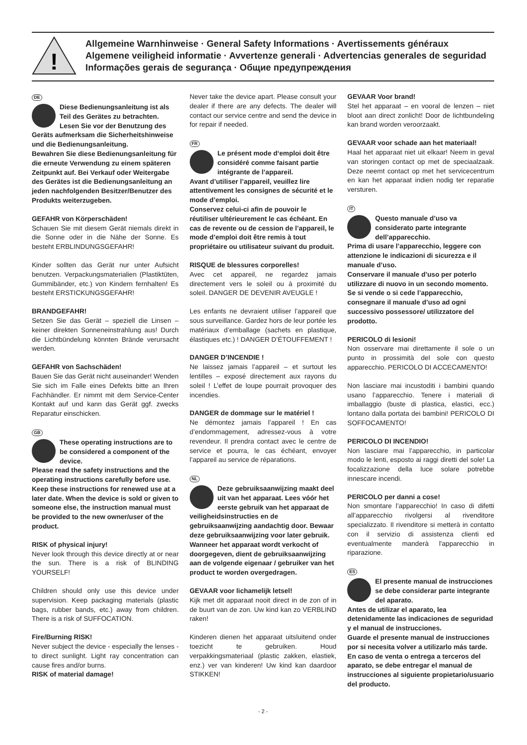!
Allgemeine Warnhinweise · General Safety Informations · Avertissements généraux
Algemene veiligheid informatie · Avvertenze generali · Advertencias generales de seguridad
Informações gerais de segurança · Общие предупреждения
DE
Diese Bedienungsanleitung ist als Teil des Gerätes zu betrachten.
Lesen Sie vor der Benutzung des Geräts aufmerksam die Sicherheitshinweise und die Bedienungsanleitung.
Bewahren Sie diese Bedienungsanleitung für die erneute Verwendung zu einem späteren Zeitpunkt auf. Bei Verkauf oder Weitergabe des Gerätes ist die Bedienungsanleitung an jeden nachfolgenden Besitzer/Benutzer des Produkts weiterzugeben.
GEFAHR von Körperschäden!
Schauen Sie mit diesem Gerät niemals direkt in die Sonne oder in die Nähe der Sonne. Es besteht ERBLINDUNGSGEFAHR!
Kinder sollten das Gerät nur unter Aufsicht benutzen. Verpackungsmaterialien (Plastiktüten, Gummibänder, etc.) von Kindern fernhalten! Es besteht ERSTICKUNGSGEFAHR!
BRANDGEFAHR!
Setzen Sie das Gerät – speziell die Linsen – keiner direkten Sonneneinstrahlung aus! Durch die Lichtbündelung könnten Brände verursacht werden.
GEFAHR von Sachschäden!
Bauen Sie das Gerät nicht auseinander! Wenden Sie sich im Falle eines Defekts bitte an Ihren Fachhändler. Er nimmt mit dem Service-Center Kontakt auf und kann das Gerät ggf. zwecks Reparatur einschicken.
GB
These operating instructions are to be considered a component of the device.
Please read the safety instructions and the operating instructions carefully before use.
Keep these instructions for renewed use at a later date. When the device is sold or given to someone else, the instruction manual must be provided to the new owner/user of the product.
RISK of physical injury!
Never look through this device directly at or near the sun. There is a risk of BLINDING YOURSELF!
Children should only use this device under supervision. Keep packaging materials (plastic bags, rubber bands, etc.) away from children. There is a risk of SUFFOCATION.
Fire/Burning RISK!
Never subject the device - especially the lenses - to direct sunlight. Light ray concentration can cause fires and/or burns.
RISK of material damage!
Never take the device apart. Please consult your dealer if there are any defects. The dealer will contact our service centre and send the device in for repair if needed.
FR
Le présent mode d‘emploi doit être considéré comme faisant partie intégrante de l’appareil.
Avant d’utiliser l’appareil, veuillez lire attentivement les consignes de sécurité et le mode d’emploi.
Conservez celui-ci afin de pouvoir le réutiliser ultérieurement le cas échéant. En cas de revente ou de cession de l’appareil, le mode d’emploi doit être remis à tout propriétaire ou utilisateur suivant du produit.
RISQUE de blessures corporelles!
Avec cet appareil, ne regardez jamais directement vers le soleil ou à proximité du soleil. DANGER DE DEVENIR AVEUGLE !
Les enfants ne devraient utiliser l’appareil que sous surveillance. Gardez hors de leur portée les matériaux d’emballage (sachets en plastique, élastiques etc.) ! DANGER D’ÉTOUFFEMENT !
DANGER D’INCENDIE !
Ne laissez jamais l’appareil – et surtout les lentilles – exposé directement aux rayons du soleil ! L’effet de loupe pourrait provoquer des incendies.
DANGER de dommage sur le matériel !
Ne démontez jamais l’appareil ! En cas d’endommagement, adressez-vous à votre revendeur. Il prendra contact avec le centre de service et pourra, le cas échéant, envoyer l’appareil au service de réparations.
NL
Deze gebruiksaanwijzing maakt deel uit van het apparaat. Lees vóór het eerste gebruik van het apparaat de veiligheidsinstructies en de gebruiksaanwijzing aandachtig door. Bewaar deze gebruiksaanwijzing voor later gebruik. Wanneer het apparaat wordt verkocht of doorgegeven, dient de gebruiksaanwijzing aan de volgende eigenaar / gebruiker van het product te worden overgedragen.
GEVAAR voor lichamelijk letsel!
Kijk met dit apparaat nooit direct in de zon of in de buurt van de zon. Uw kind kan zo VERBLIND raken!
Kinderen dienen het apparaat uitsluitend onder toezicht te gebruiken. Houd verpakkingsmateriaal (plastic zakken, elastiek, enz.) ver van kinderen! Uw kind kan daardoor STIKKEN!
GEVAAR Voor brand!
Stel het apparaat – en vooral de lenzen – niet bloot aan direct zonlicht! Door de lichtbundeling kan brand worden veroorzaakt.
GEVAAR voor schade aan het materiaal!
Haal het apparaat niet uit elkaar! Neem in geval van storingen contact op met de speciaalzaak. Deze neemt contact op met het servicecentrum en kan het apparaat indien nodig ter reparatie versturen.
IT
Questo manuale d’uso va considerato parte integrante dell’apparecchio.
Prima di usare l’apparecchio, leggere con attenzione le indicazioni di sicurezza e il manuale d’uso.
Conservare il manuale d’uso per poterlo utilizzare di nuovo in un secondo momento. Se si vende o si cede l’apparecchio, consegnare il manuale d’uso ad ogni successivo possessore/ utilizzatore del prodotto.
PERICOLO di lesioni!
Non osservare mai direttamente il sole o un punto in prossimità del sole con questo apparecchio. PERICOLO DI ACCECAMENTO!
Non lasciare mai incustoditi i bambini quando usano l’apparecchio. Tenere i materiali di imballaggio (buste di plastica, elastici, ecc.) lontano dalla portata dei bambini! PERICOLO DI SOFFOCAMENTO!
PERICOLO DI INCENDIO!
Non lasciare mai l’apparecchio, in particolar modo le lenti, esposto ai raggi diretti del sole! La focalizzazione della luce solare potrebbe innescare incendi.
PERICOLO per danni a cose!
Non smontare l’apparecchio! In caso di difetti all’apparecchio rivolgersi al rivenditore specializzato. Il rivenditore si metterà in contatto con il servizio di assistenza clienti ed eventualmente manderà l'apparecchio in riparazione.
ES
El presente manual de instrucciones se debe considerar parte integrante del aparato.
Antes de utilizar el aparato, lea detenidamente las indicaciones de seguridad y el manual de instrucciones.
Guarde el presente manual de instrucciones por si necesita volver a utilizarlo más tarde. En caso de venta o entrega a terceros del aparato, se debe entregar el manual de instrucciones al siguiente propietario/usuario del producto.
- 2 -